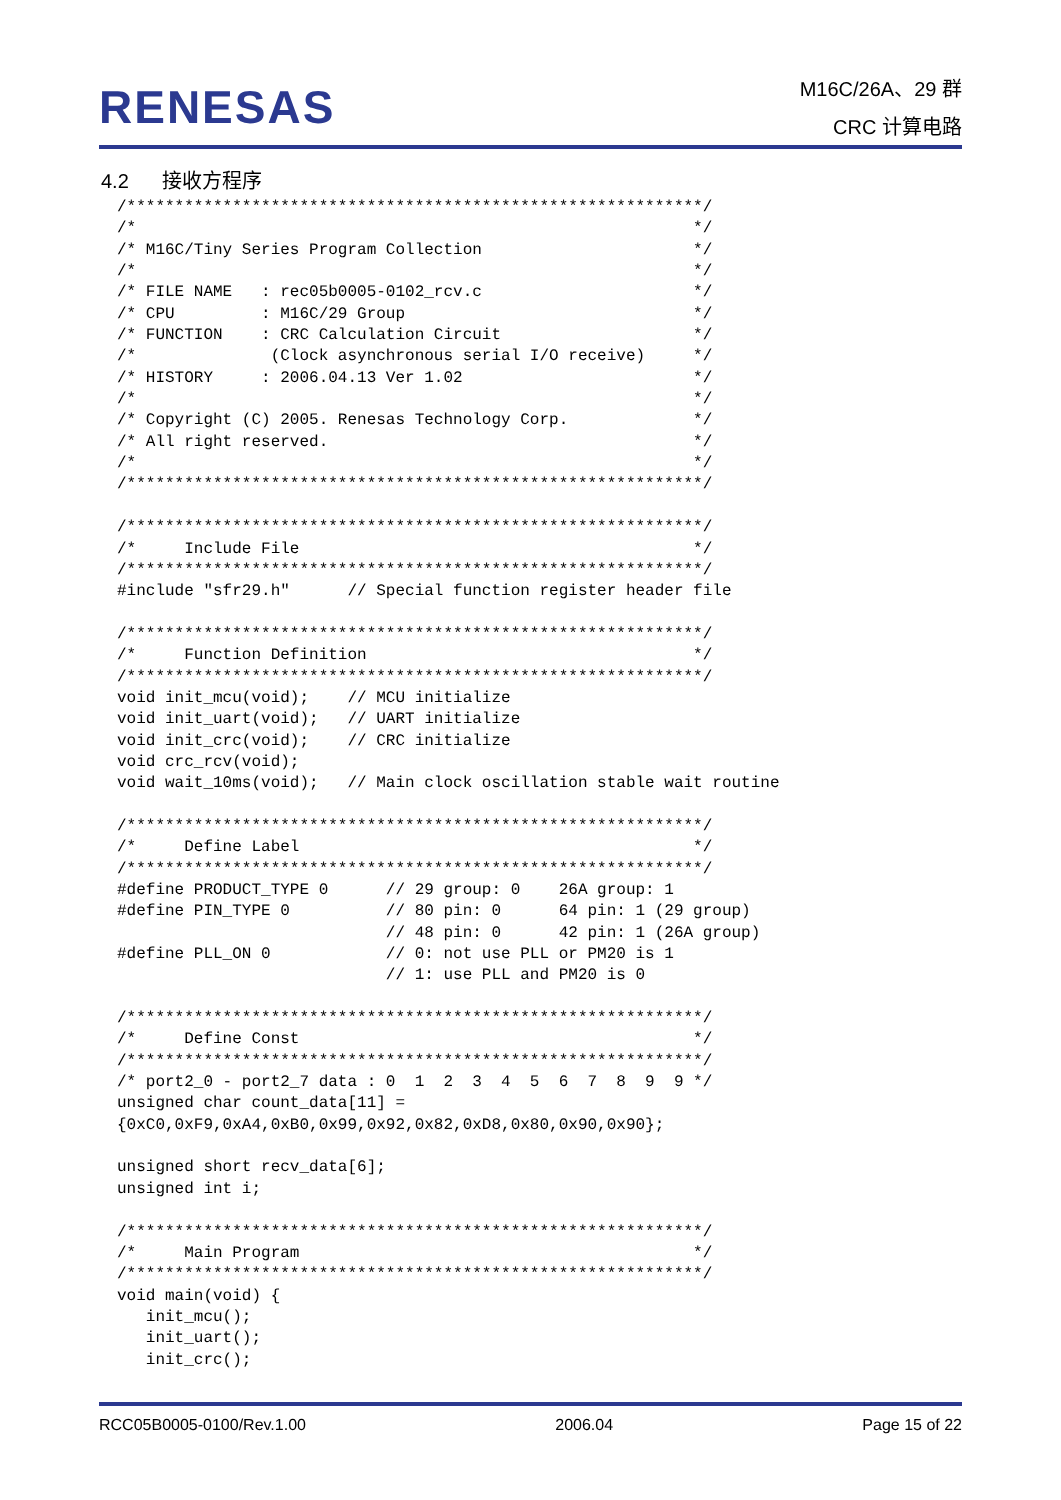RENESAS
M16C/26A、29 群
CRC 计算电路
4.2 接收方程序
/************************************************************/
/*                                                          */
/* M16C/Tiny Series Program Collection                      */
/*                                                          */
/* FILE NAME   : rec05b0005-0102_rcv.c                      */
/* CPU         : M16C/29 Group                              */
/* FUNCTION    : CRC Calculation Circuit                    */
/*              (Clock asynchronous serial I/O receive)     */
/* HISTORY     : 2006.04.13 Ver 1.02                        */
/*                                                          */
/* Copyright (C) 2005. Renesas Technology Corp.             */
/* All right reserved.                                      */
/*                                                          */
/************************************************************/

/************************************************************/
/*     Include File                                         */
/************************************************************/
#include "sfr29.h"      // Special function register header file

/************************************************************/
/*     Function Definition                                  */
/************************************************************/
void init_mcu(void);    // MCU initialize
void init_uart(void);   // UART initialize
void init_crc(void);    // CRC initialize
void crc_rcv(void);
void wait_10ms(void);   // Main clock oscillation stable wait routine

/************************************************************/
/*     Define Label                                         */
/************************************************************/
#define PRODUCT_TYPE 0      // 29 group: 0    26A group: 1
#define PIN_TYPE 0          // 80 pin: 0      64 pin: 1 (29 group)
                            // 48 pin: 0      42 pin: 1 (26A group)
#define PLL_ON 0            // 0: not use PLL or PM20 is 1
                            // 1: use PLL and PM20 is 0

/************************************************************/
/*     Define Const                                         */
/************************************************************/
/* port2_0 - port2_7 data : 0  1  2  3  4  5  6  7  8  9  9 */
unsigned char count_data[11] =
{0xC0,0xF9,0xA4,0xB0,0x99,0x92,0x82,0xD8,0x80,0x90,0x90};

unsigned short recv_data[6];
unsigned int i;

/************************************************************/
/*     Main Program                                         */
/************************************************************/
void main(void) {
   init_mcu();
   init_uart();
   init_crc();
RCC05B0005-0100/Rev.1.00 2006.04 Page 15 of 22